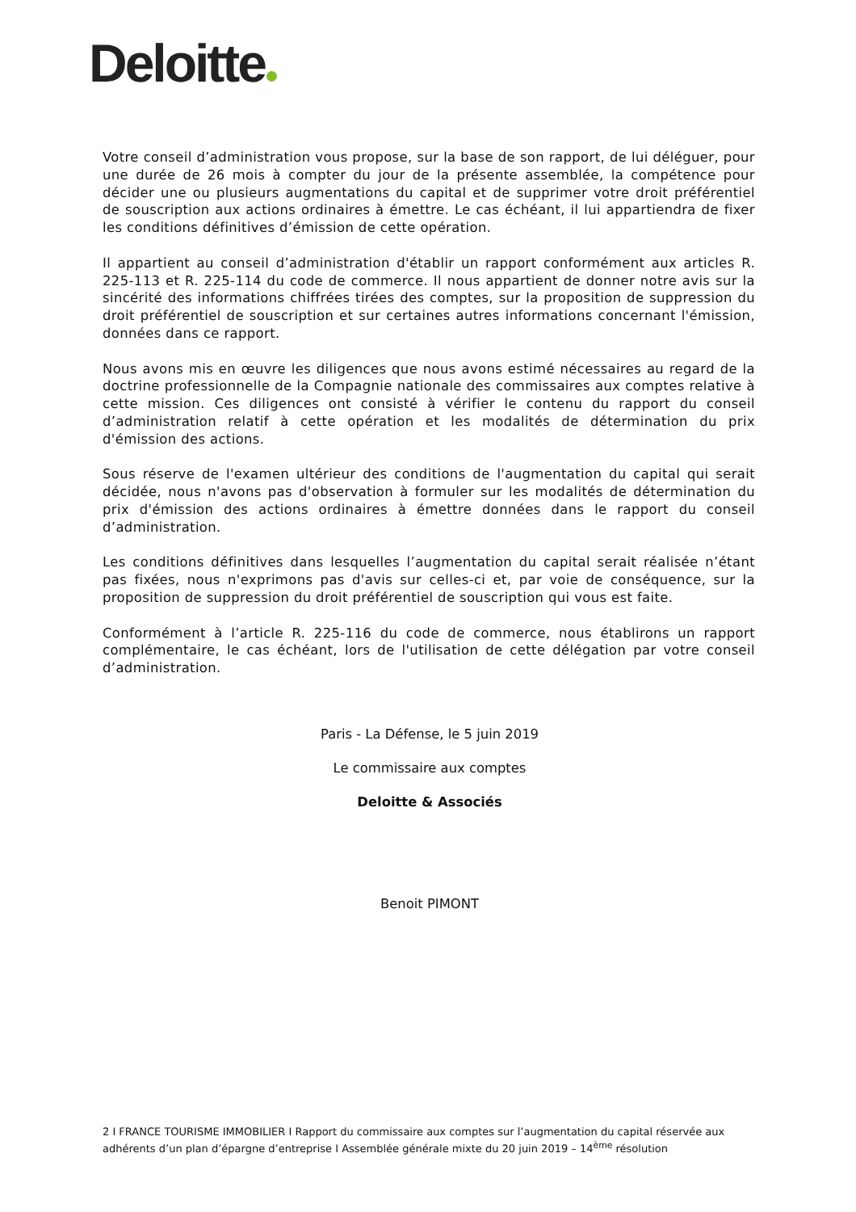Deloitte
Votre conseil d’administration vous propose, sur la base de son rapport, de lui déléguer, pour une durée de 26 mois à compter du jour de la présente assemblée, la compétence pour décider une ou plusieurs augmentations du capital et de supprimer votre droit préférentiel de souscription aux actions ordinaires à émettre. Le cas échéant, il lui appartiendra de fixer les conditions définitives d’émission de cette opération.
Il appartient au conseil d’administration d'établir un rapport conformément aux articles R. 225-113 et R. 225-114 du code de commerce. Il nous appartient de donner notre avis sur la sincérité des informations chiffrées tirées des comptes, sur la proposition de suppression du droit préférentiel de souscription et sur certaines autres informations concernant l'émission, données dans ce rapport.
Nous avons mis en œuvre les diligences que nous avons estimé nécessaires au regard de la doctrine professionnelle de la Compagnie nationale des commissaires aux comptes relative à cette mission. Ces diligences ont consisté à vérifier le contenu du rapport du conseil d’administration relatif à cette opération et les modalités de détermination du prix d'émission des actions.
Sous réserve de l'examen ultérieur des conditions de l'augmentation du capital qui serait décidée, nous n'avons pas d'observation à formuler sur les modalités de détermination du prix d'émission des actions ordinaires à émettre données dans le rapport du conseil d’administration.
Les conditions définitives dans lesquelles l’augmentation du capital serait réalisée n’étant pas fixées, nous n'exprimons pas d'avis sur celles-ci et, par voie de conséquence, sur la proposition de suppression du droit préférentiel de souscription qui vous est faite.
Conformément à l’article R. 225-116 du code de commerce, nous établirons un rapport complémentaire, le cas échéant, lors de l'utilisation de cette délégation par votre conseil d’administration.
Paris - La Défense, le 5 juin 2019
Le commissaire aux comptes
Deloitte & Associés
Benoit PIMONT
2 I FRANCE TOURISME IMMOBILIER I Rapport du commissaire aux comptes sur l’augmentation du capital réservée aux adhérents d’un plan d’épargne d’entreprise I Assemblée générale mixte du 20 juin 2019 – 14<sup>ème</sup> résolution